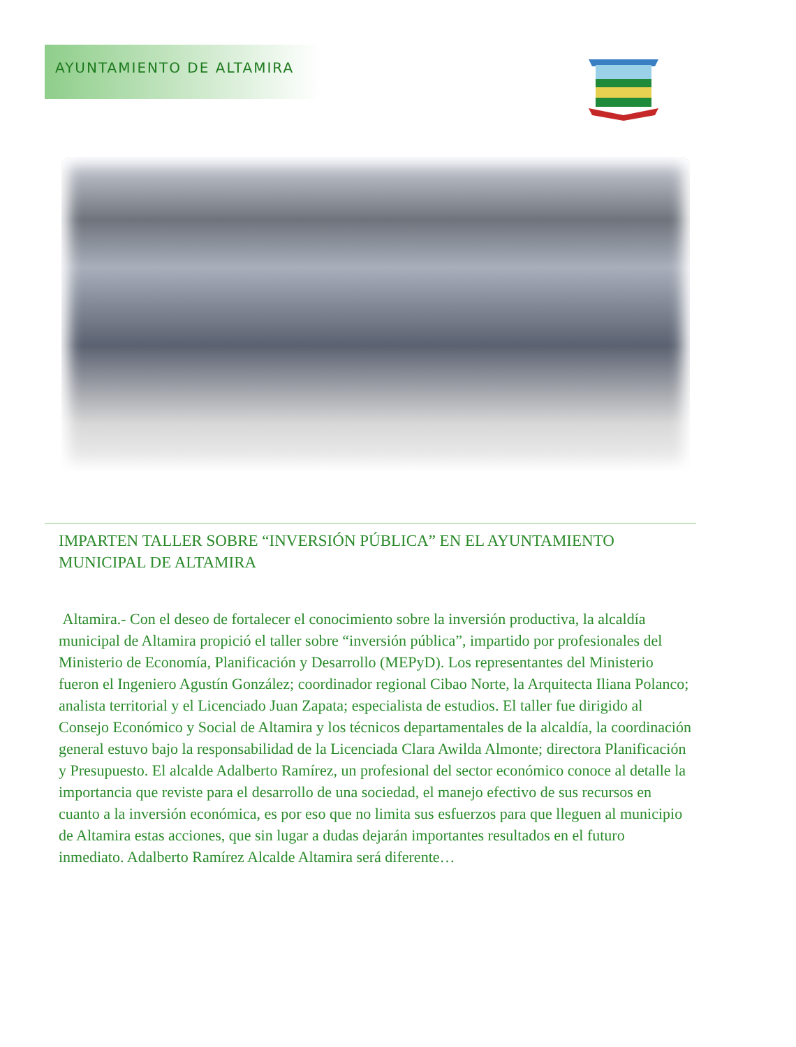AYUNTAMIENTO DE ALTAMIRA
IMPARTEN TALLER SOBRE “INVERSIÓN PÚBLICA” EN EL AYUNTAMIENTO MUNICIPAL DE ALTAMIRA
Altamira.- Con el deseo de fortalecer el conocimiento sobre la inversión productiva, la alcaldía municipal de Altamira propició el taller sobre “inversión pública”, impartido por profesionales del Ministerio de Economía, Planificación y Desarrollo (MEPyD). Los representantes del Ministerio fueron el Ingeniero Agustín González; coordinador regional Cibao Norte, la Arquitecta Iliana Polanco; analista territorial y el Licenciado Juan Zapata; especialista de estudios. El taller fue dirigido al Consejo Económico y Social de Altamira y los técnicos departamentales de la alcaldía, la coordinación general estuvo bajo la responsabilidad de la Licenciada Clara Awilda Almonte; directora Planificación y Presupuesto. El alcalde Adalberto Ramírez, un profesional del sector económico conoce al detalle la importancia que reviste para el desarrollo de una sociedad, el manejo efectivo de sus recursos en cuanto a la inversión económica, es por eso que no limita sus esfuerzos para que lleguen al municipio de Altamira estas acciones, que sin lugar a dudas dejarán importantes resultados en el futuro inmediato. Adalberto Ramírez Alcalde Altamira será diferente…